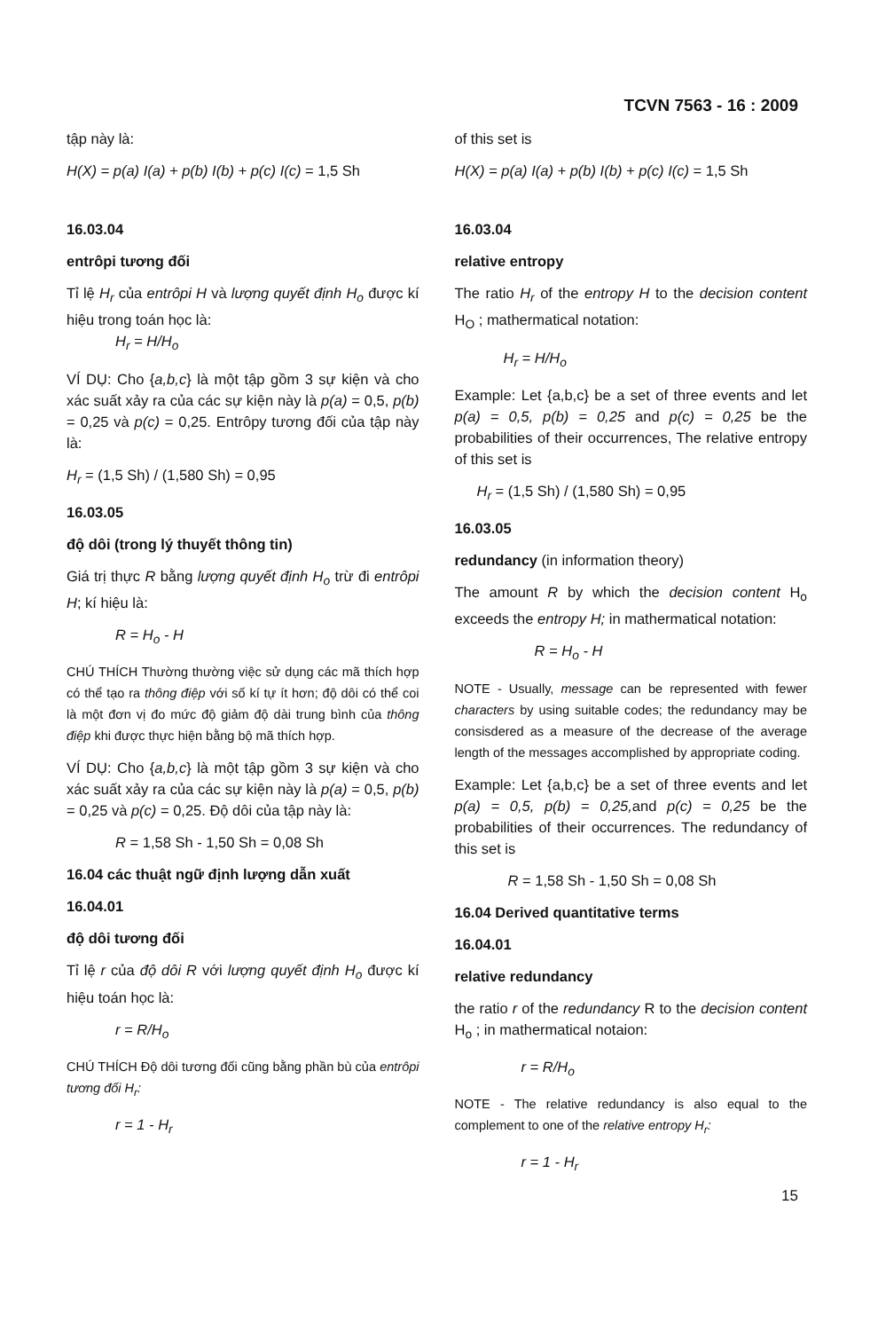TCVN 7563 - 16 : 2009
tập này là:
H(X) = p(a) I(a) + p(b) I(b) + p(c) I(c) = 1,5 Sh
16.03.04
entrôpi tương đối
Tỉ lệ H<sub>r</sub> của entrôpi H và lượng quyết định H<sub>o</sub> được kí hiệu trong toán học là:
H<sub>r</sub> = H/H<sub>o</sub>
VÍ DỤ: Cho {a,b,c} là một tập gồm 3 sự kiện và cho xác suất xảy ra của các sự kiện này là p(a) = 0,5, p(b) = 0,25 và p(c) = 0,25. Entrôpy tương đối của tập này là:
H<sub>r</sub> = (1,5 Sh) / (1,580 Sh) = 0,95
16.03.05
độ dôi (trong lý thuyết thông tin)
Giá trị thực R bằng lượng quyết định H<sub>o</sub> trừ đi entrôpi H; kí hiệu là:
R = H<sub>o</sub> - H
CHÚ THÍCH Thường thường việc sử dụng các mã thích hợp có thể tạo ra thông điệp với số kí tự ít hơn; độ dôi có thể coi là một đơn vị đo mức độ giảm độ dài trung bình của thông điệp khi được thực hiện bằng bộ mã thích hợp.
VÍ DỤ: Cho {a,b,c} là một tập gồm 3 sự kiện và cho xác suất xảy ra của các sự kiện này là p(a) = 0,5, p(b) = 0,25 và p(c) = 0,25. Độ dôi của tập này là:
R = 1,58 Sh - 1,50 Sh = 0,08 Sh
16.04 các thuật ngữ định lượng dẫn xuất
16.04.01
độ dôi tương đối
Tỉ lệ r của độ dôi R với lượng quyết định H<sub>o</sub> được kí hiệu toán học là:
r = R/H<sub>o</sub>
CHÚ THÍCH Độ dôi tương đối cũng bằng phần bù của entrôpi tương đối H<sub>r</sub>:
r = 1 - H<sub>r</sub>
of this set is
H(X) = p(a) I(a) + p(b) I(b) + p(c) I(c) = 1,5 Sh
16.03.04
relative entropy
The ratio H<sub>r</sub> of the entropy H to the decision content H<sub>O</sub> ; mathermatical notation:
H<sub>r</sub> = H/H<sub>o</sub>
Example: Let {a,b,c} be a set of three events and let p(a) = 0,5, p(b) = 0,25 and p(c) = 0,25 be the probabilities of their occurrences, The relative entropy of this set is
H<sub>r</sub> = (1,5 Sh) / (1,580 Sh) = 0,95
16.03.05
redundancy (in information theory)
The amount R by which the decision content H<sub>o</sub> exceeds the entropy H; in mathermatical notation:
R = H<sub>o</sub> - H
NOTE - Usually, message can be represented with fewer characters by using suitable codes; the redundancy may be consisdered as a measure of the decrease of the average length of the messages accomplished by appropriate coding.
Example: Let {a,b,c} be a set of three events and let p(a) = 0,5, p(b) = 0,25, and p(c) = 0,25 be the probabilities of their occurrences. The redundancy of this set is
R = 1,58 Sh - 1,50 Sh = 0,08 Sh
16.04 Derived quantitative terms
16.04.01
relative redundancy
the ratio r of the redundancy R to the decision content H<sub>o</sub> ; in mathermatical notaion:
r = R/H<sub>o</sub>
NOTE - The relative redundancy is also equal to the complement to one of the relative entropy H<sub>r</sub>:
r = 1 - H<sub>r</sub>
15